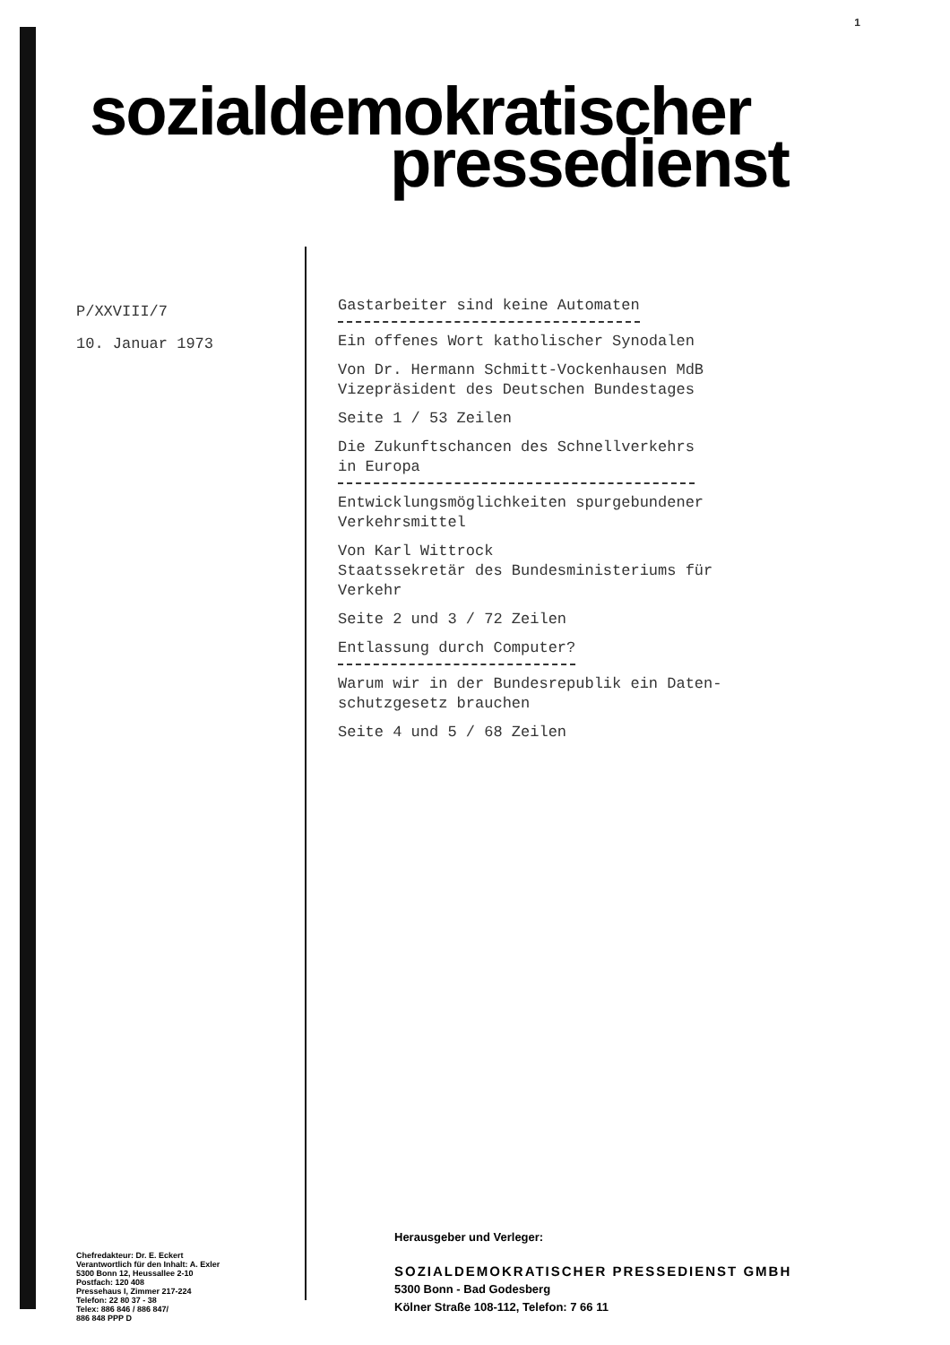1
sozialdemokratischer
pressedienst
P/XXVIII/7
10. Januar 1973
Gastarbeiter sind keine Automaten
Ein offenes Wort katholischer Synodalen
Von Dr. Hermann Schmitt-Vockenhausen MdB
Vizepräsident des Deutschen Bundestages
Seite 1 / 53 Zeilen
Die Zukunftschancen des Schnellverkehrs
in Europa
Entwicklungsmöglichkeiten spurgebundener
Verkehrsmittel
Von Karl Wittrock
Staatssekretär des Bundesministeriums für
Verkehr
Seite 2 und 3 / 72 Zeilen
Entlassung durch Computer?
Warum wir in der Bundesrepublik ein Daten-
schutzgesetz brauchen
Seite 4 und 5 / 68 Zeilen
Chefredakteur: Dr. E. Eckert
Verantwortlich für den Inhalt: A. Exler
5300 Bonn 12, Heussallee 2-10
Postfach: 120 408
Pressehaus I, Zimmer 217-224
Telefon: 22 80 37 - 38
Telex: 886 846 / 886 847/
886 848 PPP D
Herausgeber und Verleger:
SOZIALDEMOKRATISCHER PRESSEDIENST GMBH
5300 Bonn - Bad Godesberg
Kölner Straße 108-112, Telefon: 7 66 11